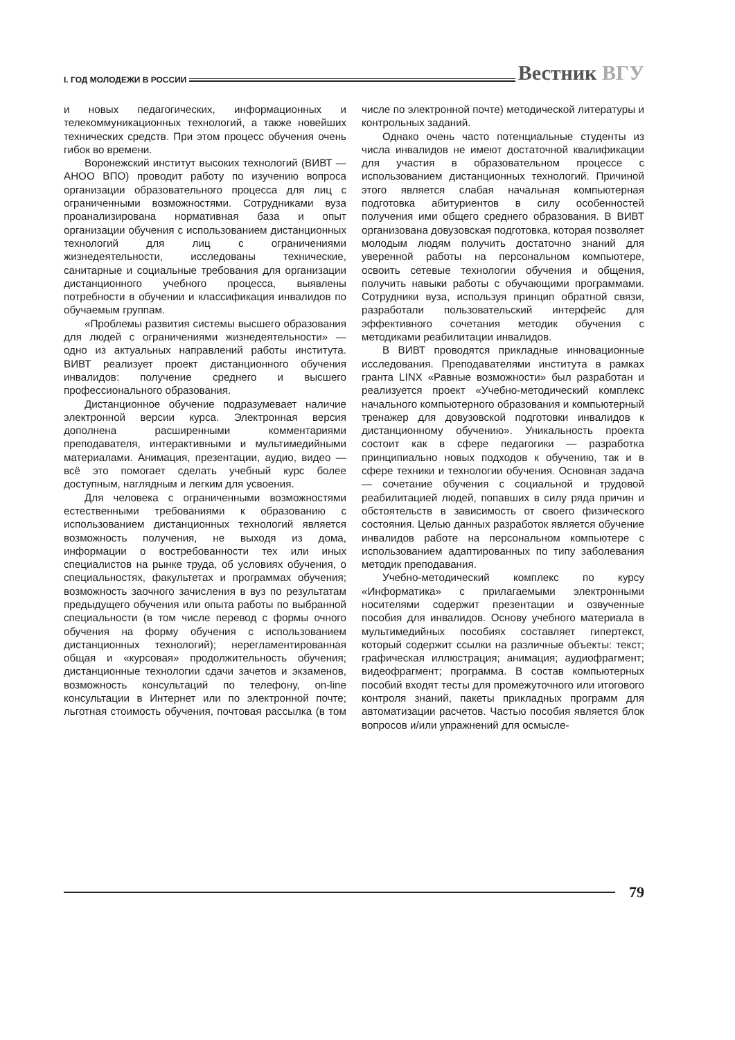I. ГОД МОЛОДЕЖИ В РОССИИ
Вестник ВГУ
и новых педагогических, информационных и телекоммуникационных технологий, а также новейших технических средств. При этом процесс обучения очень гибок во времени.
Воронежский институт высоких технологий (ВИВТ — АНОО ВПО) проводит работу по изучению вопроса организации образовательного процесса для лиц с ограниченными возможностями. Сотрудниками вуза проанализирована нормативная база и опыт организации обучения с использованием дистанционных технологий для лиц с ограничениями жизнедеятельности, исследованы технические, санитарные и социальные требования для организации дистанционного учебного процесса, выявлены потребности в обучении и классификация инвалидов по обучаемым группам.
«Проблемы развития системы высшего образования для людей с ограничениями жизнедеятельности» — одно из актуальных направлений работы института. ВИВТ реализует проект дистанционного обучения инвалидов: получение среднего и высшего профессионального образования.
Дистанционное обучение подразумевает наличие электронной версии курса. Электронная версия дополнена расширенными комментариями преподавателя, интерактивными и мультимедийными материалами. Анимация, презентации, аудио, видео — всё это помогает сделать учебный курс более доступным, наглядным и легким для усвоения.
Для человека с ограниченными возможностями естественными требованиями к образованию с использованием дистанционных технологий является возможность получения, не выходя из дома, информации о востребованности тех или иных специалистов на рынке труда, об условиях обучения, о специальностях, факультетах и программах обучения; возможность заочного зачисления в вуз по результатам предыдущего обучения или опыта работы по выбранной специальности (в том числе перевод с формы очного обучения на форму обучения с использованием дистанционных технологий); нерегламентированная общая и «курсовая» продолжительность обучения; дистанционные технологии сдачи зачетов и экзаменов, возможность консультаций по телефону, on-line консультации в Интернет или по электронной почте; льготная стоимость обучения, почтовая рассылка (в том числе по электронной почте) методической литературы и контрольных заданий.
Однако очень часто потенциальные студенты из числа инвалидов не имеют достаточной квалификации для участия в образовательном процессе с использованием дистанционных технологий. Причиной этого является слабая начальная компьютерная подготовка абитуриентов в силу особенностей получения ими общего среднего образования. В ВИВТ организована довузовская подготовка, которая позволяет молодым людям получить достаточно знаний для уверенной работы на персональном компьютере, освоить сетевые технологии обучения и общения, получить навыки работы с обучающими программами. Сотрудники вуза, используя принцип обратной связи, разработали пользовательский интерфейс для эффективного сочетания методик обучения с методиками реабилитации инвалидов.
В ВИВТ проводятся прикладные инновационные исследования. Преподавателями института в рамках гранта LINX «Равные возможности» был разработан и реализуется проект «Учебно-методический комплекс начального компьютерного образования и компьютерный тренажер для довузовской подготовки инвалидов к дистанционному обучению». Уникальность проекта состоит как в сфере педагогики — разработка принципиально новых подходов к обучению, так и в сфере техники и технологии обучения. Основная задача — сочетание обучения с социальной и трудовой реабилитацией людей, попавших в силу ряда причин и обстоятельств в зависимость от своего физического состояния. Целью данных разработок является обучение инвалидов работе на персональном компьютере с использованием адаптированных по типу заболевания методик преподавания.
Учебно-методический комплекс по курсу «Информатика» с прилагаемыми электронными носителями содержит презентации и озвученные пособия для инвалидов. Основу учебного материала в мультимедийных пособиях составляет гипертекст, который содержит ссылки на различные объекты: текст; графическая иллюстрация; анимация; аудиофрагмент; видеофрагмент; программа. В состав компьютерных пособий входят тесты для промежуточного или итогового контроля знаний, пакеты прикладных программ для автоматизации расчетов. Частью пособия является блок вопросов и/или упражнений для осмысле-
79